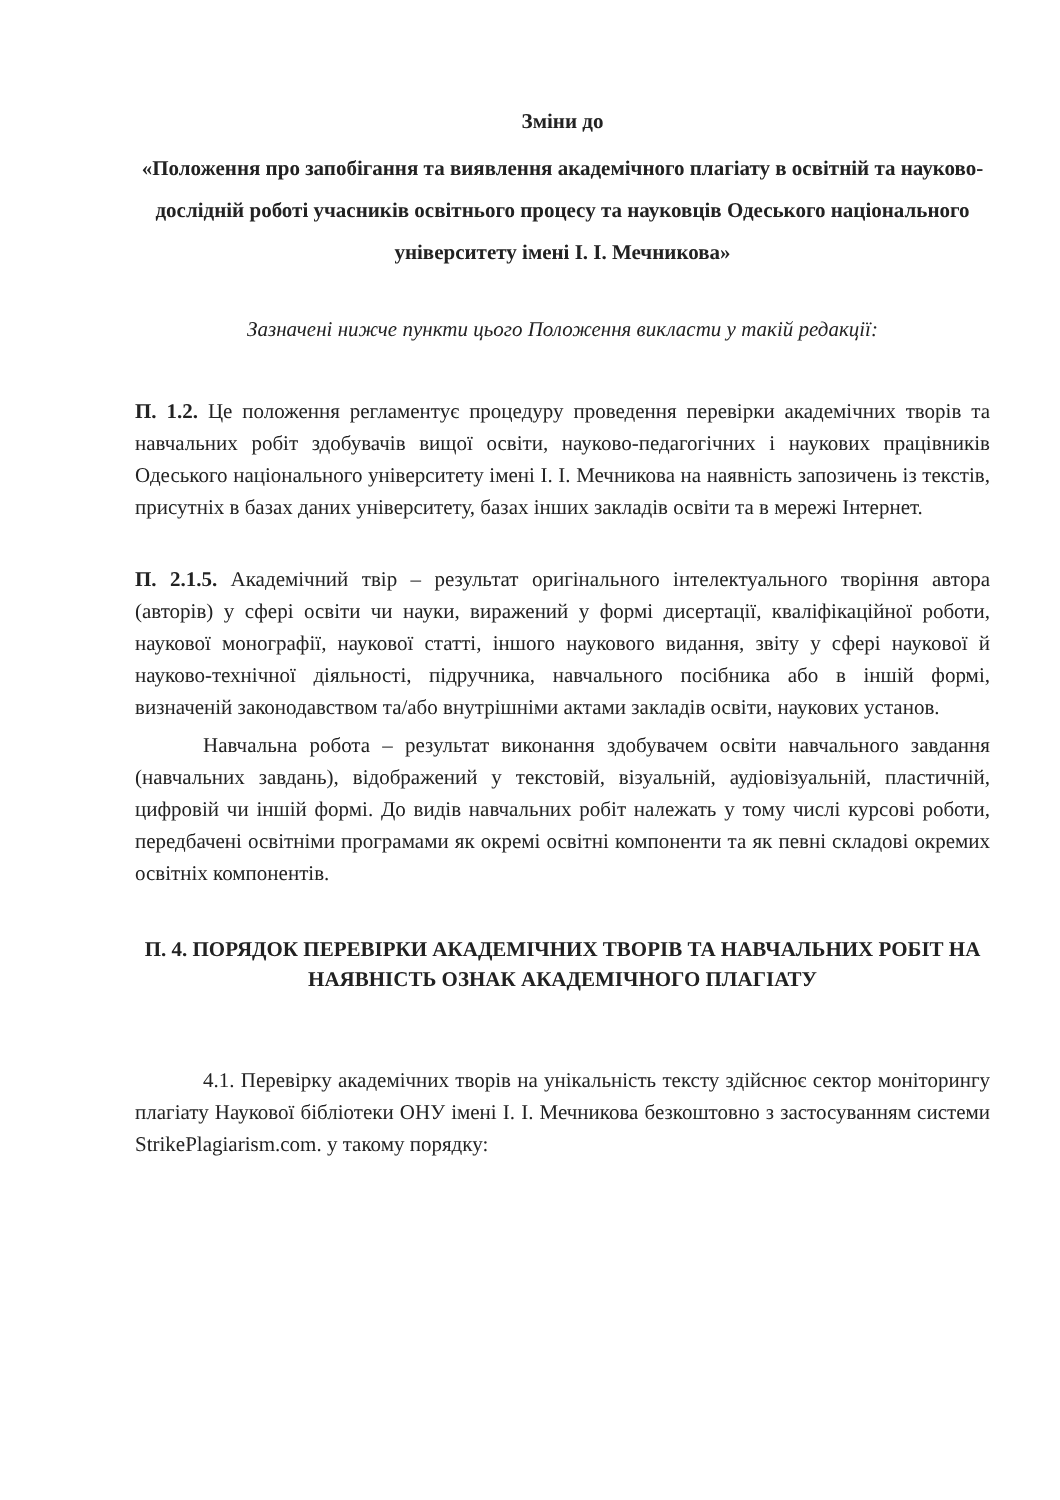Зміни до
«Положення про запобігання та виявлення академічного плагіату в освітній та науково-дослідній роботі учасників освітнього процесу та науковців Одеського національного університету імені І. І. Мечникова»
Зазначені нижче пункти цього Положення викласти у такій редакції:
П. 1.2. Це положення регламентує процедуру проведення перевірки академічних творів та навчальних робіт здобувачів вищої освіти, науково-педагогічних і наукових працівників Одеського національного університету імені І. І. Мечникова на наявність запозичень із текстів, присутніх в базах даних університету, базах інших закладів освіти та в мережі Інтернет.
П. 2.1.5. Академічний твір – результат оригінального інтелектуального творіння автора (авторів) у сфері освіти чи науки, виражений у формі дисертації, кваліфікаційної роботи, наукової монографії, наукової статті, іншого наукового видання, звіту у сфері наукової й науково-технічної діяльності, підручника, навчального посібника або в іншій формі, визначеній законодавством та/або внутрішніми актами закладів освіти, наукових установ.
Навчальна робота – результат виконання здобувачем освіти навчального завдання (навчальних завдань), відображений у текстовій, візуальній, аудіовізуальній, пластичній, цифровій чи іншій формі. До видів навчальних робіт належать у тому числі курсові роботи, передбачені освітніми програмами як окремі освітні компоненти та як певні складові окремих освітніх компонентів.
П. 4. ПОРЯДОК ПЕРЕВІРКИ АКАДЕМІЧНИХ ТВОРІВ ТА НАВЧАЛЬНИХ РОБІТ НА НАЯВНІСТЬ ОЗНАК АКАДЕМІЧНОГО ПЛАГІАТУ
4.1. Перевірку академічних творів на унікальність тексту здійснює сектор моніторингу плагіату Наукової бібліотеки ОНУ імені І. І. Мечникова безкоштовно з застосуванням системи StrikePlagiarism.com. у такому порядку: